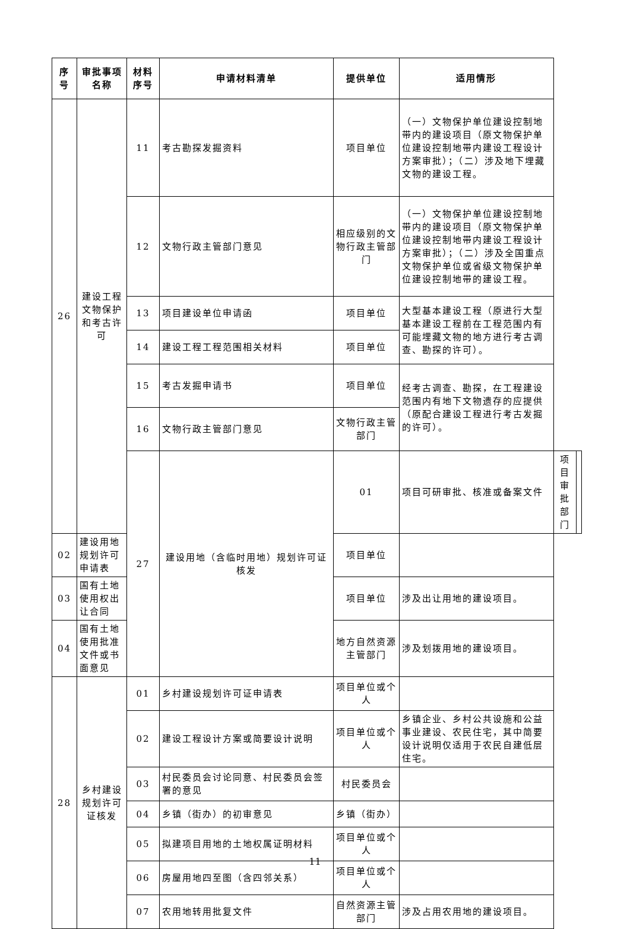| 序号 | 审批事项名称 | 材料序号 | 申请材料清单 | 提供单位 | 适用情形 | | |
| --- | --- | --- | --- | --- | --- | --- | --- |
| 26 | 建设工程文物保护和考古许可 | 11 | 考古勘探发掘资料 | 项目单位 | （一）文物保护单位建设控制地带内的建设项目（原文物保护单位建设控制地带内建设工程设计方案审批）；（二）涉及地下埋藏文物的建设工程。 | | |
| | | 12 | 文物行政主管部门意见 | 相应级别的文物行政主管部门 | （一）文物保护单位建设控制地带内的建设项目（原文物保护单位建设控制地带内建设工程设计方案审批）；（二）涉及全国重点文物保护单位或省级文物保护单位建设控制地带的建设工程。 | | |
| | | 13 | 项目建设单位申请函 | 项目单位 | 大型基本建设工程（原进行大型基本建设工程前在工程范围内有可能埋藏文物的地方进行考古调查、勘探的许可）。 | | |
| | | 14 | 建设工程工程范围相关材料 | 项目单位 | | | |
| | | 15 | 考古发掘申请书 | 项目单位 | 经考古调查、勘探，在工程建设范围内有地下文物遗存的应提供（原配合建设工程进行考古发掘的许可）。 | | |
| | | 16 | 文物行政主管部门意见 | 文物行政主管部门 | | | |
| | | 27 | 建设用地（含临时用地）规划许可证核发 | 01 | 项目可研审批、核准或备案文件 | 项目审批部门 | |
| 02 | 建设用地规划许可申请表 | | | 项目单位 | | | |
| 03 | 国有土地使用权出让合同 | | | 项目单位 | 涉及出让用地的建设项目。 | | |
| 04 | 国有土地使用批准文件或书面意见 | | | 地方自然资源主管部门 | 涉及划拨用地的建设项目。 | | |
| 28 | 乡村建设规划许可证核发 | 01 | 乡村建设规划许可证申请表 | 项目单位或个人 | | | |
| | | 02 | 建设工程设计方案或简要设计说明 | 项目单位或个人 | 乡镇企业、乡村公共设施和公益事业建设、农民住宅，其中简要设计说明仅适用于农民自建低层住宅。 | | |
| | | 03 | 村民委员会讨论同意、村民委员会签署的意见 | 村民委员会 | | | |
| | | 04 | 乡镇（街办）的初审意见 | 乡镇（街办） | | | |
| | | 05 | 拟建项目用地的土地权属证明材料 | 项目单位或个人 | | | |
| | | 06 | 房屋用地四至图（含四邻关系） | 项目单位或个人 | | | |
| | | 07 | 农用地转用批复文件 | 自然资源主管部门 | 涉及占用农用地的建设项目。 | | |
11